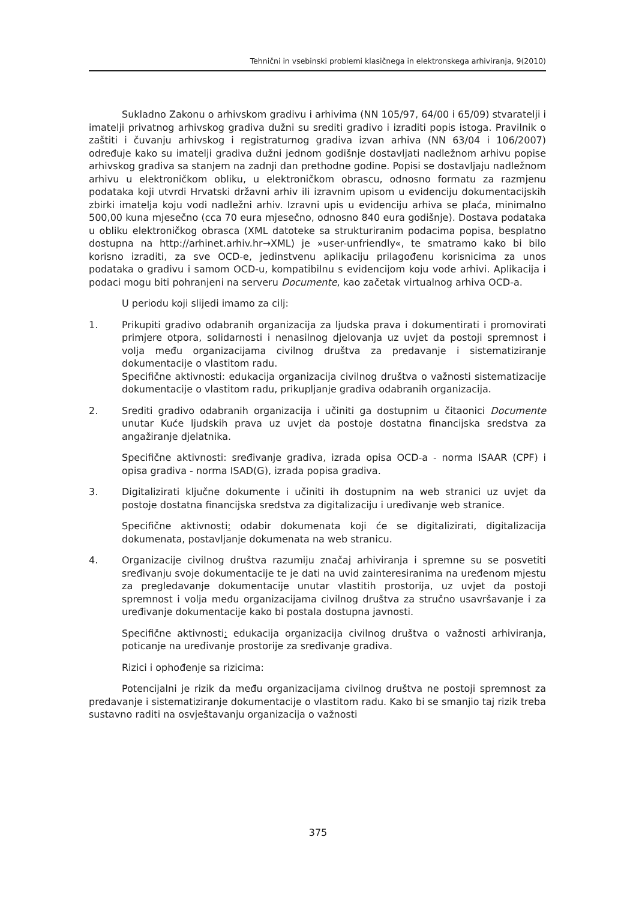Tehnični in vsebinski problemi klasičnega in elektronskega arhiviranja, 9(2010)
Sukladno Zakonu o arhivskom gradivu i arhivima (NN 105/97, 64/00 i 65/09) stvaratelji i imatelji privatnog arhivskog gradiva dužni su srediti gradivo i izraditi popis istoga. Pravilnik o zaštiti i čuvanju arhivskog i registraturnog gradiva izvan arhiva (NN 63/04 i 106/2007) određuje kako su imatelji gradiva dužni jednom godišnje dostavljati nadležnom arhivu popise arhivskog gradiva sa stanjem na zadnji dan prethodne godine. Popisi se dostavljaju nadležnom arhivu u elektroničkom obliku, u elektroničkom obrascu, odnosno formatu za razmjenu podataka koji utvrdi Hrvatski državni arhiv ili izravnim upisom u evidenciju dokumentacijskih zbirki imatelja koju vodi nadležni arhiv. Izravni upis u evidenciju arhiva se plaća, minimalno 500,00 kuna mjesečno (cca 70 eura mjesečno, odnosno 840 eura godišnje). Dostava podataka u obliku elektroničkog obrasca (XML datoteke sa strukturiranim podacima popisa, besplatno dostupna na http://arhinet.arhiv.hr→XML) je »user-unfriendly«, te smatramo kako bi bilo korisno izraditi, za sve OCD-e, jedinstvenu aplikaciju prilagođenu korisnicima za unos podataka o gradivu i samom OCD-u, kompatibilnu s evidencijom koju vode arhivi. Aplikacija i podaci mogu biti pohranjeni na serveru Documente, kao začetak virtualnog arhiva OCD-a.
U periodu koji slijedi imamo za cilj:
1. Prikupiti gradivo odabranih organizacija za ljudska prava i dokumentirati i promovirati primjere otpora, solidarnosti i nenasilnog djelovanja uz uvjet da postoji spremnost i volja među organizacijama civilnog društva za predavanje i sistematiziranje dokumentacije o vlastitom radu.
Specifične aktivnosti: edukacija organizacija civilnog društva o važnosti sistematizacije dokumentacije o vlastitom radu, prikupljanje gradiva odabranih organizacija.
2. Srediti gradivo odabranih organizacija i učiniti ga dostupnim u čitaonici Documente unutar Kuće ljudskih prava uz uvjet da postoje dostatna financijska sredstva za angažiranje djelatnika.
Specifične aktivnosti: sređivanje gradiva, izrada opisa OCD-a - norma ISAAR (CPF) i opisa gradiva - norma ISAD(G), izrada popisa gradiva.
3. Digitalizirati ključne dokumente i učiniti ih dostupnim na web stranici uz uvjet da postoje dostatna financijska sredstva za digitalizaciju i uređivanje web stranice.
Specifične aktivnosti: odabir dokumenata koji će se digitalizirati, digitalizacija dokumenata, postavljanje dokumenata na web stranicu.
4. Organizacije civilnog društva razumiju značaj arhiviranja i spremne su se posvetiti sređivanju svoje dokumentacije te je dati na uvid zainteresiranima na uređenom mjestu za pregledavanje dokumentacije unutar vlastitih prostorija, uz uvjet da postoji spremnost i volja među organizacijama civilnog društva za stručno usavršavanje i za uređivanje dokumentacije kako bi postala dostupna javnosti.
Specifične aktivnosti: edukacija organizacija civilnog društva o važnosti arhiviranja, poticanje na uređivanje prostorije za sređivanje gradiva.
Rizici i ophođenje sa rizicima:
Potencijalni je rizik da među organizacijama civilnog društva ne postoji spremnost za predavanje i sistematiziranje dokumentacije o vlastitom radu. Kako bi se smanjio taj rizik treba sustavno raditi na osvještavanju organizacija o važnosti
375